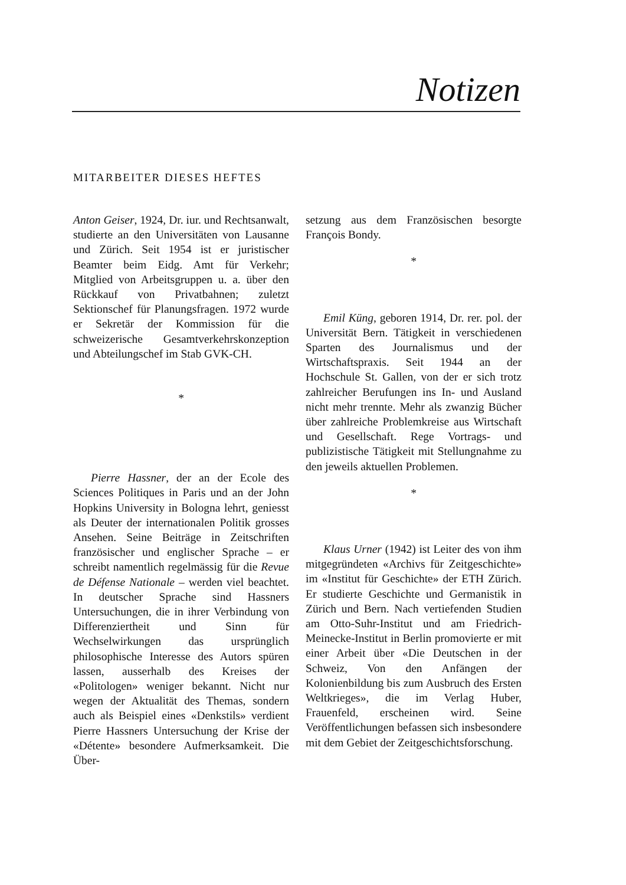Notizen
MITARBEITER DIESES HEFTES
Anton Geiser, 1924, Dr. iur. und Rechtsanwalt, studierte an den Universitäten von Lausanne und Zürich. Seit 1954 ist er juristischer Beamter beim Eidg. Amt für Verkehr; Mitglied von Arbeitsgruppen u. a. über den Rückkauf von Privatbahnen; zuletzt Sektionschef für Planungsfragen. 1972 wurde er Sekretär der Kommission für die schweizerische Gesamtverkehrskonzeption und Abteilungschef im Stab GVK-CH.
*
Pierre Hassner, der an der Ecole des Sciences Politiques in Paris und an der John Hopkins University in Bologna lehrt, geniesst als Deuter der internationalen Politik grosses Ansehen. Seine Beiträge in Zeitschriften französischer und englischer Sprache – er schreibt namentlich regelmässig für die Revue de Défense Nationale – werden viel beachtet. In deutscher Sprache sind Hassners Untersuchungen, die in ihrer Verbindung von Differenziertheit und Sinn für Wechselwirkungen das ursprünglich philosophische Interesse des Autors spüren lassen, ausserhalb des Kreises der «Politologen» weniger bekannt. Nicht nur wegen der Aktualität des Themas, sondern auch als Beispiel eines «Denkstils» verdient Pierre Hassners Untersuchung der Krise der «Détente» besondere Aufmerksamkeit. Die Über-
setzung aus dem Französischen besorgte François Bondy.
*
Emil Küng, geboren 1914, Dr. rer. pol. der Universität Bern. Tätigkeit in verschiedenen Sparten des Journalismus und der Wirtschaftspraxis. Seit 1944 an der Hochschule St. Gallen, von der er sich trotz zahlreicher Berufungen ins In- und Ausland nicht mehr trennte. Mehr als zwanzig Bücher über zahlreiche Problemkreise aus Wirtschaft und Gesellschaft. Rege Vortrags- und publizistische Tätigkeit mit Stellungnahme zu den jeweils aktuellen Problemen.
*
Klaus Urner (1942) ist Leiter des von ihm mitgegründeten «Archivs für Zeitgeschichte» im «Institut für Geschichte» der ETH Zürich. Er studierte Geschichte und Germanistik in Zürich und Bern. Nach vertiefenden Studien am Otto-Suhr-Institut und am Friedrich-Meinecke-Institut in Berlin promovierte er mit einer Arbeit über «Die Deutschen in der Schweiz, Von den Anfängen der Kolonienbildung bis zum Ausbruch des Ersten Weltkrieges», die im Verlag Huber, Frauenfeld, erscheinen wird. Seine Veröffentlichungen befassen sich insbesondere mit dem Gebiet der Zeitgeschichtsforschung.